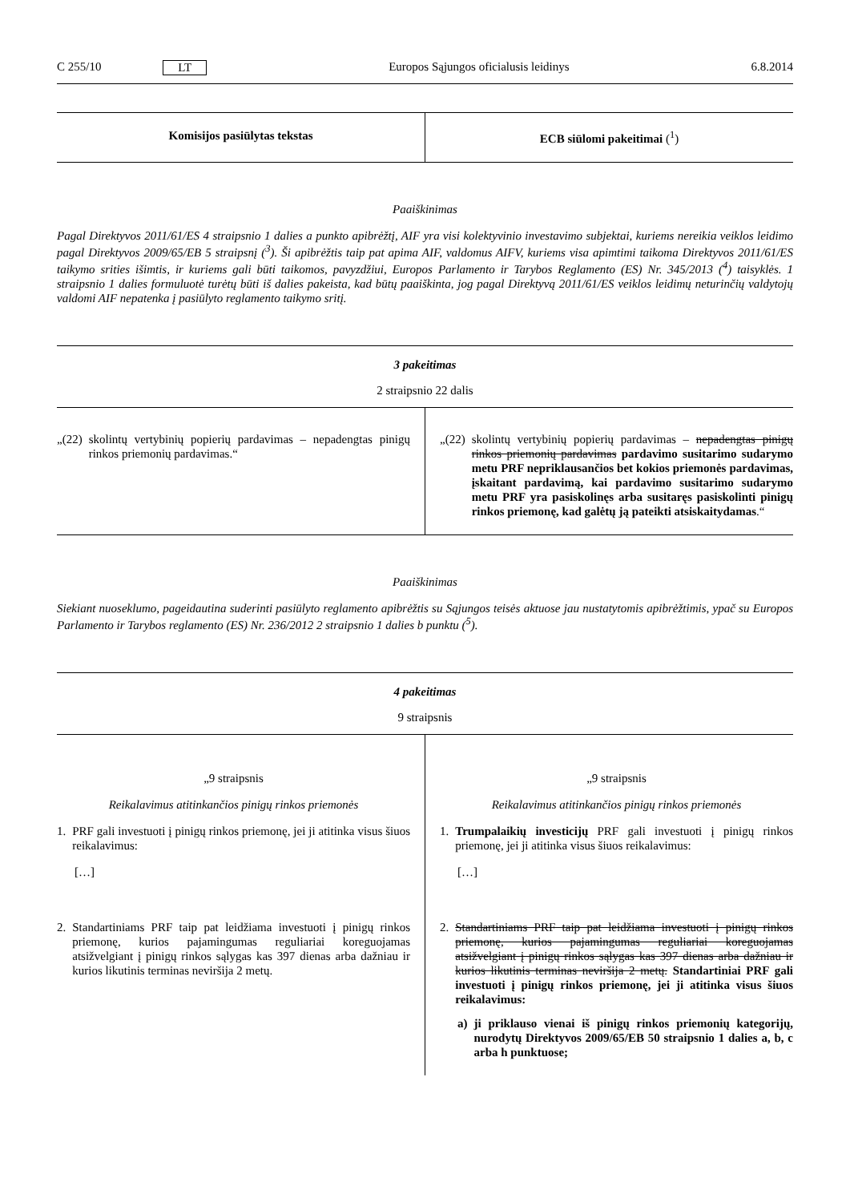C 255/10 LT Europos Sąjungos oficialusis leidinys 6.8.2014
| Komisijos pasiūlytas tekstas | ECB siūlomi pakeitimai (<sup>1</sup>) |
| --- | --- |
Paaiškinimas
Pagal Direktyvos 2011/61/ES 4 straipsnio 1 dalies a punkto apibrėžtį, AIF yra visi kolektyvinio investavimo subjektai, kuriems nereikia veiklos leidimo pagal Direktyvos 2009/65/EB 5 straipsnį (<sup>3</sup>). Ši apibrėžtis taip pat apima AIF, valdomus AIFV, kuriems visa apimtimi taikoma Direktyvos 2011/61/ES taikymo srities išimtis, ir kuriems gali būti taikomos, pavyzdžiui, Europos Parlamento ir Tarybos Reglamento (ES) Nr. 345/2013 (<sup>4</sup>) taisyklės. 1 straipsnio 1 dalies formuluotė turėtų būti iš dalies pakeista, kad būtų paaiškinta, jog pagal Direktyvą 2011/61/ES veiklos leidimų neturinčių valdytojų valdomi AIF nepatenka į pasiūlyto reglamento taikymo sritį.
| 3 pakeitimas | |
| --- | --- |
| 2 straipsnio 22 dalis | |
| „(22) skolintų vertybinių popierių pardavimas – nepadengtas pinigų rinkos priemonių pardavimas.“ | „(22) skolintų vertybinių popierių pardavimas – nepadengtas pinigų rinkos priemonių pardavimas pardavimo susitarimo sudarymo metu PRF nepriklausančios bet kokios priemonės pardavimas, įskaitant pardavimą, kai pardavimo susitarimo sudarymo metu PRF yra pasiskolinęs arba susitaręs pasiskolinti pinigų rinkos priemonę, kad galėtų ją pateikti atsiskaitydamas .“ |
Paaiškinimas
Siekiant nuoseklumo, pageidautina suderinti pasiūlyto reglamento apibrėžtis su Sąjungos teisės aktuose jau nustatytomis apibrėžtimis, ypač su Europos Parlamento ir Tarybos reglamento (ES) Nr. 236/2012 2 straipsnio 1 dalies b punktu (<sup>5</sup>).
| 4 pakeitimas | |
| --- | --- |
| 9 straipsnis | |
| „9 straipsnis Reikalavimus atitinkančios pinigų rinkos priemonės 1. PRF gali investuoti į pinigų rinkos priemonę, jei ji atitinka visus šiuos reikalavimus: […] 2. Standartiniams PRF taip pat leidžiama investuoti į pinigų rinkos priemonę, kurios pajamingumas reguliariai koreguojamas atsižvelgiant į pinigų rinkos sąlygas kas 397 dienas arba dažniau ir kurios likutinis terminas neviršija 2 metų. | „9 straipsnis Reikalavimus atitinkančios pinigų rinkos priemonės 1. Trumpalaikių investicijų PRF gali investuoti į pinigų rinkos priemonę, jei ji atitinka visus šiuos reikalavimus: […] 2. Standartiniams PRF taip pat leidžiama investuoti į pinigų rinkos priemonę, kurios pajamingumas reguliariai koreguojamas atsižvelgiant į pinigų rinkos sąlygas kas 397 dienas arba dažniau ir kurios likutinis terminas neviršija 2 metų. Standartiniai PRF gali investuoti į pinigų rinkos priemonę, jei ji atitinka visus šiuos reikalavimus: a) ji priklauso vienai iš pinigų rinkos priemonių kategorijų, nurodytų Direktyvos 2009/65/EB 50 straipsnio 1 dalies a, b, c arba h punktuose; |